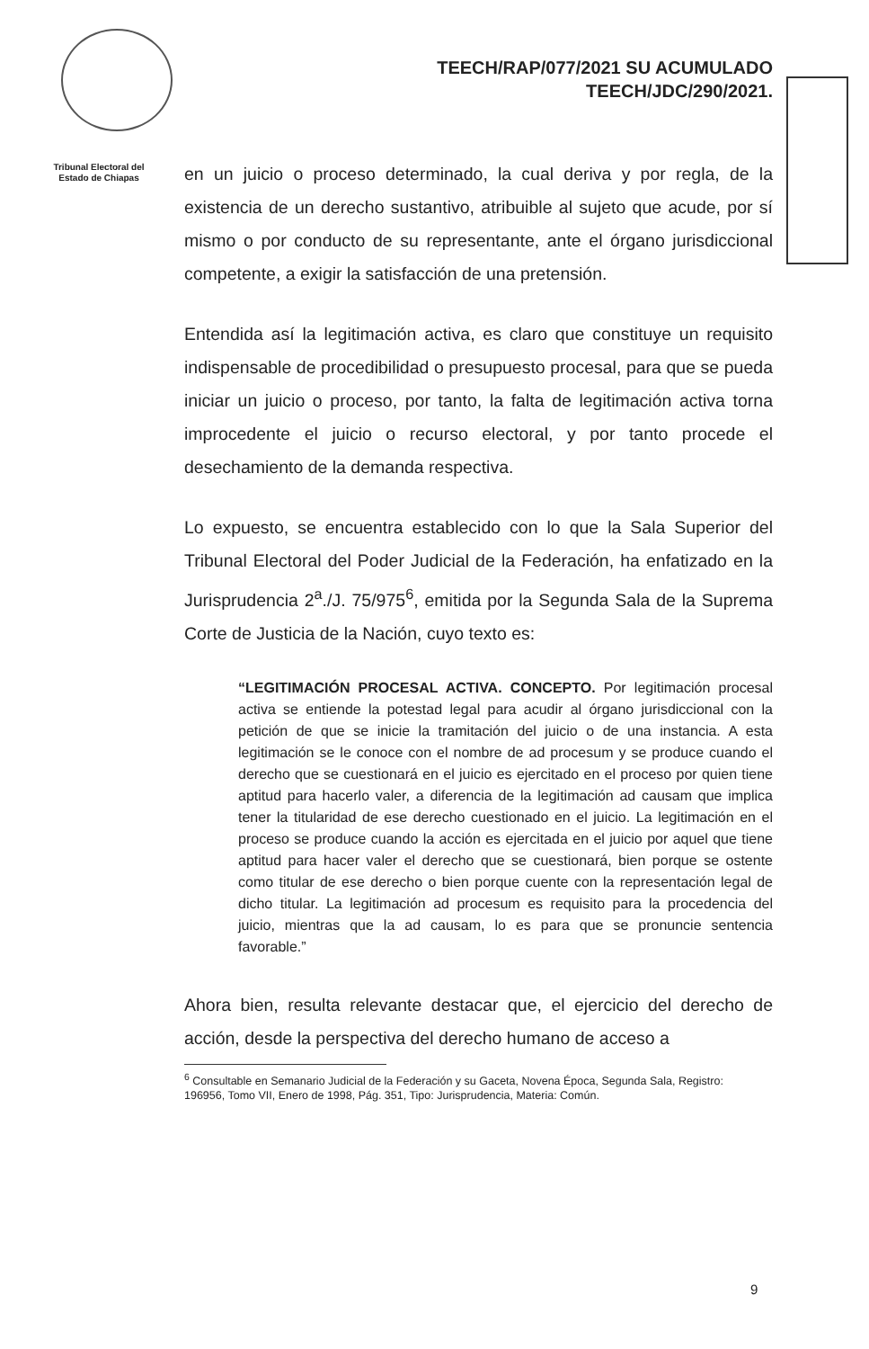TEECH/RAP/077/2021 SU ACUMULADO
TEECH/JDC/290/2021.
Tribunal Electoral del
Estado de Chiapas
en un juicio o proceso determinado, la cual deriva y por regla, de la existencia de un derecho sustantivo, atribuible al sujeto que acude, por sí mismo o por conducto de su representante, ante el órgano jurisdiccional competente, a exigir la satisfacción de una pretensión.
Entendida así la legitimación activa, es claro que constituye un requisito indispensable de procedibilidad o presupuesto procesal, para que se pueda iniciar un juicio o proceso, por tanto, la falta de legitimación activa torna improcedente el juicio o recurso electoral, y por tanto procede el desechamiento de la demanda respectiva.
Lo expuesto, se encuentra establecido con lo que la Sala Superior del Tribunal Electoral del Poder Judicial de la Federación, ha enfatizado en la Jurisprudencia 2<sup>a</sup>./J. 75/975<sup>6</sup>, emitida por la Segunda Sala de la Suprema Corte de Justicia de la Nación, cuyo texto es:
“LEGITIMACIÓN PROCESAL ACTIVA. CONCEPTO. Por legitimación procesal activa se entiende la potestad legal para acudir al órgano jurisdiccional con la petición de que se inicie la tramitación del juicio o de una instancia. A esta legitimación se le conoce con el nombre de ad procesum y se produce cuando el derecho que se cuestionará en el juicio es ejercitado en el proceso por quien tiene aptitud para hacerlo valer, a diferencia de la legitimación ad causam que implica tener la titularidad de ese derecho cuestionado en el juicio. La legitimación en el proceso se produce cuando la acción es ejercitada en el juicio por aquel que tiene aptitud para hacer valer el derecho que se cuestionará, bien porque se ostente como titular de ese derecho o bien porque cuente con la representación legal de dicho titular. La legitimación ad procesum es requisito para la procedencia del juicio, mientras que la ad causam, lo es para que se pronuncie sentencia favorable.”
Ahora bien, resulta relevante destacar que, el ejercicio del derecho de acción, desde la perspectiva del derecho humano de acceso a
<sup>6</sup> Consultable en Semanario Judicial de la Federación y su Gaceta, Novena Época, Segunda Sala, Registro: 196956, Tomo VII, Enero de 1998, Pág. 351, Tipo: Jurisprudencia, Materia: Común.
9